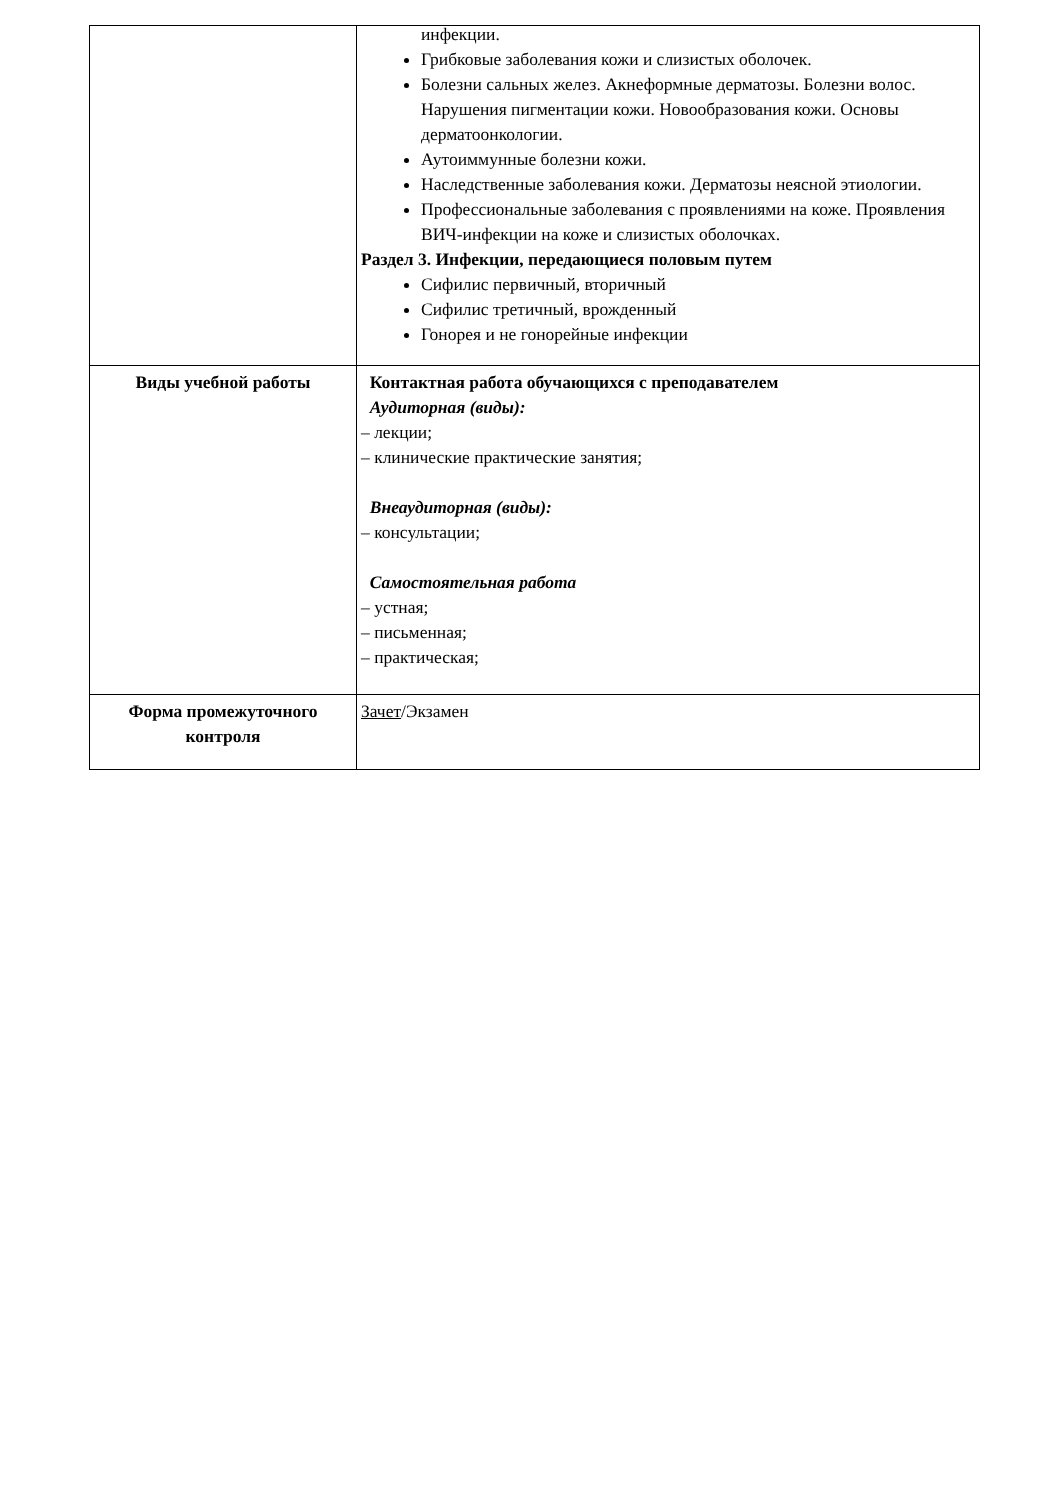| | инфекции. Грибковые заболевания кожи и слизистых оболочек. Болезни сальных желез. Акнеформные дерматозы. Болезни волос. Нарушения пигментации кожи. Новообразования кожи. Основы дерматоонкологии. Аутоиммунные болезни кожи. Наследственные заболевания кожи. Дерматозы неясной этиологии. Профессиональные заболевания с проявлениями на коже. Проявления ВИЧ-инфекции на коже и слизистых оболочках. Раздел 3. Инфекции, передающиеся половым путем Сифилис первичный, вторичный Сифилис третичный, врожденный Гонорея и не гонорейные инфекции |
| Виды учебной работы | Контактная работа обучающихся с преподавателем Аудиторная (виды): – лекции; – клинические практические занятия; Внеаудиторная (виды): – консультации; Самостоятельная работа – устная; – письменная; – практическая; |
| Форма промежуточного контроля | Зачет /Экзамен |